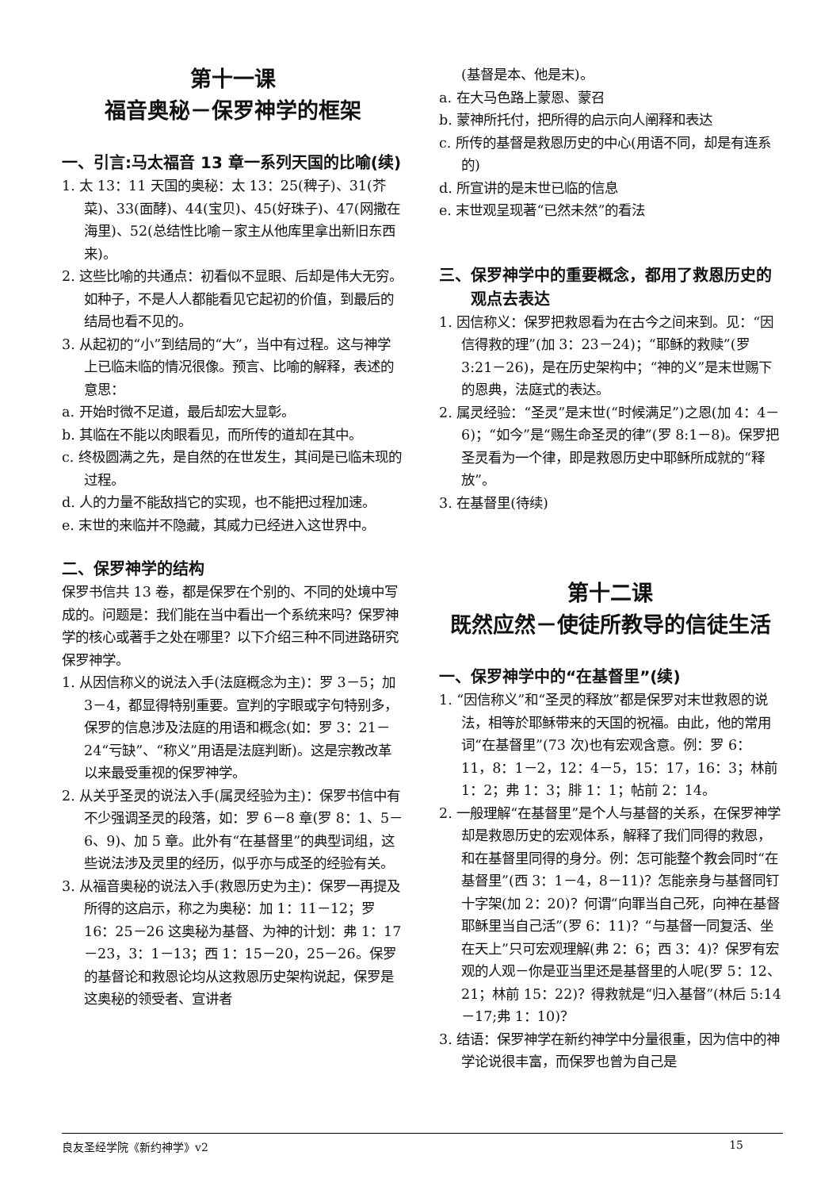第十一课
福音奥秘－保罗神学的框架
一、引言:马太福音 13 章一系列天国的比喻(续)
1. 太 13：11 天国的奥秘：太 13：25(稗子)、31(芥菜)、33(面酵)、44(宝贝)、45(好珠子)、47(网撒在海里)、52(总结性比喻－家主从他库里拿出新旧东西来)。
2. 这些比喻的共通点：初看似不显眼、后却是伟大无穷。如种子，不是人人都能看见它起初的价值，到最后的结局也看不见的。
3. 从起初的“小”到结局的“大”，当中有过程。这与神学上已临未临的情况很像。预言、比喻的解释，表述的意思：
a. 开始时微不足道，最后却宏大显彰。
b. 其临在不能以肉眼看见，而所传的道却在其中。
c. 终极圆满之先，是自然的在世发生，其间是已临未现的过程。
d. 人的力量不能敌挡它的实现，也不能把过程加速。
e. 末世的来临并不隐藏，其威力已经进入这世界中。
二、保罗神学的结构
保罗书信共 13 卷，都是保罗在个别的、不同的处境中写成的。问题是：我们能在当中看出一个系统来吗？保罗神学的核心或著手之处在哪里？以下介绍三种不同进路研究保罗神学。
1. 从因信称义的说法入手(法庭概念为主)：罗 3－5；加 3－4，都显得特别重要。宣判的字眼或字句特别多，保罗的信息涉及法庭的用语和概念(如：罗 3：21－24“亏缺”、“称义”用语是法庭判断)。这是宗教改革以来最受重视的保罗神学。
2. 从关乎圣灵的说法入手(属灵经验为主)：保罗书信中有不少强调圣灵的段落，如：罗 6－8 章(罗 8：1、5－6、9)、加 5 章。此外有“在基督里”的典型词组，这些说法涉及灵里的经历，似乎亦与成圣的经验有关。
3. 从福音奥秘的说法入手(救恩历史为主)：保罗一再提及所得的这启示，称之为奥秘：加 1：11－12；罗 16：25－26 这奥秘为基督、为神的计划：弗 1：17－23，3：1－13；西 1：15－20，25－26。保罗的基督论和救恩论均从这救恩历史架构说起，保罗是这奥秘的领受者、宣讲者
(基督是本、他是末)。
a. 在大马色路上蒙恩、蒙召
b. 蒙神所托付，把所得的启示向人阐释和表达
c. 所传的基督是救恩历史的中心(用语不同，却是有连系的)
d. 所宣讲的是末世已临的信息
e. 末世观呈现著“已然未然”的看法
三、保罗神学中的重要概念，都用了救恩历史的观点去表达
1. 因信称义：保罗把救恩看为在古今之间来到。见：“因信得救的理”(加 3：23－24)；“耶稣的救赎”(罗 3:21－26)，是在历史架构中；“神的义”是末世赐下的恩典，法庭式的表达。
2. 属灵经验：“圣灵”是末世(“时候满足”)之恩(加 4：4－6)；“如今”是“赐生命圣灵的律”(罗 8:1－8)。保罗把圣灵看为一个律，即是救恩历史中耶稣所成就的“释放”。
3. 在基督里(待续)
第十二课
既然应然－使徒所教导的信徒生活
一、保罗神学中的“在基督里”(续)
1. “因信称义”和“圣灵的释放”都是保罗对末世救恩的说法，相等於耶稣带来的天国的祝福。由此，他的常用词“在基督里”(73 次)也有宏观含意。例：罗 6：11，8：1－2，12：4－5，15：17，16：3；林前 1：2；弗 1：3；腓 1：1；帖前 2：14。
2. 一般理解“在基督里”是个人与基督的关系，在保罗神学却是救恩历史的宏观体系，解释了我们同得的救恩，和在基督里同得的身分。例：怎可能整个教会同时“在基督里”(西 3：1－4，8－11)？怎能亲身与基督同钉十字架(加 2：20)？何谓“向罪当自己死，向神在基督耶稣里当自己活”(罗 6：11)？“与基督一同复活、坐在天上”只可宏观理解(弗 2：6；西 3：4)？保罗有宏观的人观－你是亚当里还是基督里的人呢(罗 5：12、21；林前 15：22)？得救就是“归入基督”(林后 5:14－17;弗 1：10)？
3. 结语：保罗神学在新约神学中分量很重，因为信中的神学论说很丰富，而保罗也曾为自己是
良友圣经学院《新约神学》v2 15